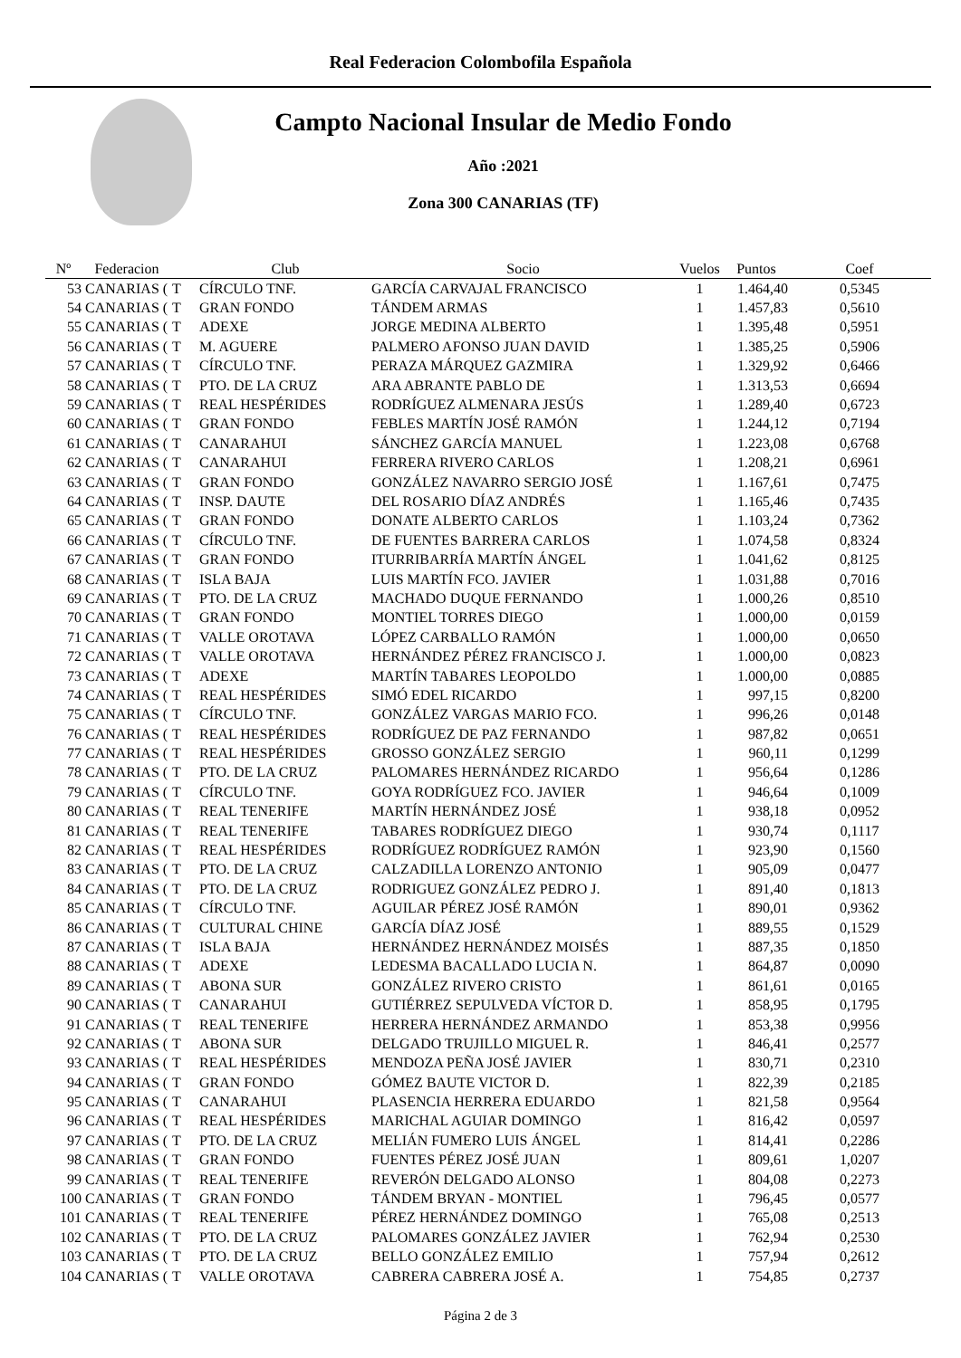Real Federacion Colombofila Española
Campto Nacional Insular de Medio Fondo
Año :2021
Zona 300 CANARIAS (TF)
| Nº | Federacion | | Club | Socio | Vuelos | Puntos | Coef |
| --- | --- | --- | --- | --- | --- | --- | --- |
| 53 | CANARIAS ( | T | CÍRCULO TNF. | GARCÍA CARVAJAL FRANCISCO | 1 | 1.464,40 | 0,5345 |
| 54 | CANARIAS ( | T | GRAN FONDO | TÁNDEM ARMAS | 1 | 1.457,83 | 0,5610 |
| 55 | CANARIAS ( | T | ADEXE | JORGE MEDINA ALBERTO | 1 | 1.395,48 | 0,5951 |
| 56 | CANARIAS ( | T | M. AGUERE | PALMERO AFONSO JUAN DAVID | 1 | 1.385,25 | 0,5906 |
| 57 | CANARIAS ( | T | CÍRCULO TNF. | PERAZA MÁRQUEZ GAZMIRA | 1 | 1.329,92 | 0,6466 |
| 58 | CANARIAS ( | T | PTO. DE LA CRUZ | ARA ABRANTE PABLO DE | 1 | 1.313,53 | 0,6694 |
| 59 | CANARIAS ( | T | REAL HESPÉRIDES | RODRÍGUEZ ALMENARA JESÚS | 1 | 1.289,40 | 0,6723 |
| 60 | CANARIAS ( | T | GRAN FONDO | FEBLES MARTÍN JOSÉ RAMÓN | 1 | 1.244,12 | 0,7194 |
| 61 | CANARIAS ( | T | CANARAHUI | SÁNCHEZ GARCÍA MANUEL | 1 | 1.223,08 | 0,6768 |
| 62 | CANARIAS ( | T | CANARAHUI | FERRERA RIVERO CARLOS | 1 | 1.208,21 | 0,6961 |
| 63 | CANARIAS ( | T | GRAN FONDO | GONZÁLEZ NAVARRO SERGIO JOSÉ | 1 | 1.167,61 | 0,7475 |
| 64 | CANARIAS ( | T | INSP. DAUTE | DEL ROSARIO DÍAZ ANDRÉS | 1 | 1.165,46 | 0,7435 |
| 65 | CANARIAS ( | T | GRAN FONDO | DONATE ALBERTO CARLOS | 1 | 1.103,24 | 0,7362 |
| 66 | CANARIAS ( | T | CÍRCULO TNF. | DE FUENTES BARRERA CARLOS | 1 | 1.074,58 | 0,8324 |
| 67 | CANARIAS ( | T | GRAN FONDO | ITURRIBARRÍA MARTÍN ÁNGEL | 1 | 1.041,62 | 0,8125 |
| 68 | CANARIAS ( | T | ISLA BAJA | LUIS MARTÍN FCO. JAVIER | 1 | 1.031,88 | 0,7016 |
| 69 | CANARIAS ( | T | PTO. DE LA CRUZ | MACHADO DUQUE FERNANDO | 1 | 1.000,26 | 0,8510 |
| 70 | CANARIAS ( | T | GRAN FONDO | MONTIEL TORRES DIEGO | 1 | 1.000,00 | 0,0159 |
| 71 | CANARIAS ( | T | VALLE OROTAVA | LÓPEZ CARBALLO RAMÓN | 1 | 1.000,00 | 0,0650 |
| 72 | CANARIAS ( | T | VALLE OROTAVA | HERNÁNDEZ PÉREZ FRANCISCO J. | 1 | 1.000,00 | 0,0823 |
| 73 | CANARIAS ( | T | ADEXE | MARTÍN TABARES LEOPOLDO | 1 | 1.000,00 | 0,0885 |
| 74 | CANARIAS ( | T | REAL HESPÉRIDES | SIMÓ EDEL RICARDO | 1 | 997,15 | 0,8200 |
| 75 | CANARIAS ( | T | CÍRCULO TNF. | GONZÁLEZ VARGAS MARIO FCO. | 1 | 996,26 | 0,0148 |
| 76 | CANARIAS ( | T | REAL HESPÉRIDES | RODRÍGUEZ DE PAZ FERNANDO | 1 | 987,82 | 0,0651 |
| 77 | CANARIAS ( | T | REAL HESPÉRIDES | GROSSO GONZÁLEZ SERGIO | 1 | 960,11 | 0,1299 |
| 78 | CANARIAS ( | T | PTO. DE LA CRUZ | PALOMARES HERNÁNDEZ RICARDO | 1 | 956,64 | 0,1286 |
| 79 | CANARIAS ( | T | CÍRCULO TNF. | GOYA RODRÍGUEZ FCO. JAVIER | 1 | 946,64 | 0,1009 |
| 80 | CANARIAS ( | T | REAL TENERIFE | MARTÍN HERNÁNDEZ JOSÉ | 1 | 938,18 | 0,0952 |
| 81 | CANARIAS ( | T | REAL TENERIFE | TABARES RODRÍGUEZ DIEGO | 1 | 930,74 | 0,1117 |
| 82 | CANARIAS ( | T | REAL HESPÉRIDES | RODRÍGUEZ RODRÍGUEZ RAMÓN | 1 | 923,90 | 0,1560 |
| 83 | CANARIAS ( | T | PTO. DE LA CRUZ | CALZADILLA LORENZO ANTONIO | 1 | 905,09 | 0,0477 |
| 84 | CANARIAS ( | T | PTO. DE LA CRUZ | RODRIGUEZ GONZÁLEZ PEDRO J. | 1 | 891,40 | 0,1813 |
| 85 | CANARIAS ( | T | CÍRCULO TNF. | AGUILAR PÉREZ JOSÉ RAMÓN | 1 | 890,01 | 0,9362 |
| 86 | CANARIAS ( | T | CULTURAL CHINE | GARCÍA DÍAZ JOSÉ | 1 | 889,55 | 0,1529 |
| 87 | CANARIAS ( | T | ISLA BAJA | HERNÁNDEZ HERNÁNDEZ MOISÉS | 1 | 887,35 | 0,1850 |
| 88 | CANARIAS ( | T | ADEXE | LEDESMA BACALLADO LUCIA N. | 1 | 864,87 | 0,0090 |
| 89 | CANARIAS ( | T | ABONA SUR | GONZÁLEZ RIVERO CRISTO | 1 | 861,61 | 0,0165 |
| 90 | CANARIAS ( | T | CANARAHUI | GUTIÉRREZ SEPULVEDA VÍCTOR D. | 1 | 858,95 | 0,1795 |
| 91 | CANARIAS ( | T | REAL TENERIFE | HERRERA HERNÁNDEZ ARMANDO | 1 | 853,38 | 0,9956 |
| 92 | CANARIAS ( | T | ABONA SUR | DELGADO TRUJILLO MIGUEL R. | 1 | 846,41 | 0,2577 |
| 93 | CANARIAS ( | T | REAL HESPÉRIDES | MENDOZA PEÑA JOSÉ JAVIER | 1 | 830,71 | 0,2310 |
| 94 | CANARIAS ( | T | GRAN FONDO | GÓMEZ BAUTE VICTOR D. | 1 | 822,39 | 0,2185 |
| 95 | CANARIAS ( | T | CANARAHUI | PLASENCIA HERRERA EDUARDO | 1 | 821,58 | 0,9564 |
| 96 | CANARIAS ( | T | REAL HESPÉRIDES | MARICHAL AGUIAR DOMINGO | 1 | 816,42 | 0,0597 |
| 97 | CANARIAS ( | T | PTO. DE LA CRUZ | MELIÁN FUMERO LUIS ÁNGEL | 1 | 814,41 | 0,2286 |
| 98 | CANARIAS ( | T | GRAN FONDO | FUENTES PÉREZ JOSÉ JUAN | 1 | 809,61 | 1,0207 |
| 99 | CANARIAS ( | T | REAL TENERIFE | REVERÓN DELGADO ALONSO | 1 | 804,08 | 0,2273 |
| 100 | CANARIAS ( | T | GRAN FONDO | TÁNDEM BRYAN - MONTIEL | 1 | 796,45 | 0,0577 |
| 101 | CANARIAS ( | T | REAL TENERIFE | PÉREZ HERNÁNDEZ DOMINGO | 1 | 765,08 | 0,2513 |
| 102 | CANARIAS ( | T | PTO. DE LA CRUZ | PALOMARES GONZÁLEZ JAVIER | 1 | 762,94 | 0,2530 |
| 103 | CANARIAS ( | T | PTO. DE LA CRUZ | BELLO GONZÁLEZ EMILIO | 1 | 757,94 | 0,2612 |
| 104 | CANARIAS ( | T | VALLE OROTAVA | CABRERA CABRERA JOSÉ A. | 1 | 754,85 | 0,2737 |
Página 2 de 3